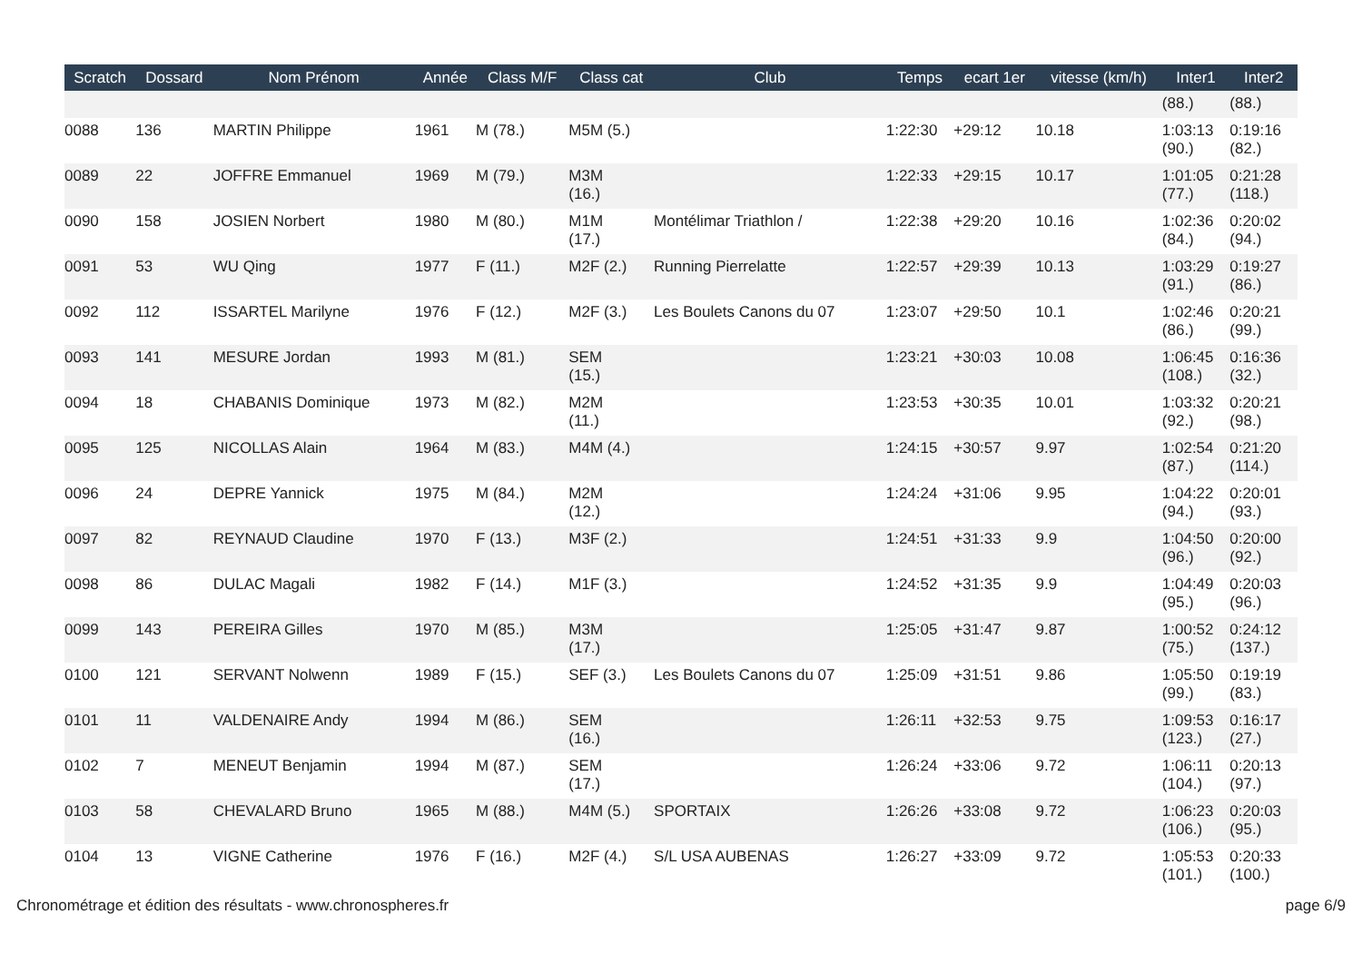| Scratch | Dossard | Nom Prénom | Année | Class M/F | Class cat | Club | Temps | ecart 1er | vitesse (km/h) | Inter1 | Inter2 |
| --- | --- | --- | --- | --- | --- | --- | --- | --- | --- | --- | --- |
| | | | | | | | | | | (88.) | (88.) |
| 0088 | 136 | MARTIN Philippe | 1961 | M (78.) | M5M (5.) | | 1:22:30 | +29:12 | 10.18 | 1:03:13 (90.) | 0:19:16 (82.) |
| 0089 | 22 | JOFFRE Emmanuel | 1969 | M (79.) | M3M (16.) | | 1:22:33 | +29:15 | 10.17 | 1:01:05 (77.) | 0:21:28 (118.) |
| 0090 | 158 | JOSIEN Norbert | 1980 | M (80.) | M1M (17.) | Montélimar Triathlon / | 1:22:38 | +29:20 | 10.16 | 1:02:36 (84.) | 0:20:02 (94.) |
| 0091 | 53 | WU Qing | 1977 | F (11.) | M2F (2.) | Running Pierrelatte | 1:22:57 | +29:39 | 10.13 | 1:03:29 (91.) | 0:19:27 (86.) |
| 0092 | 112 | ISSARTEL Marilyne | 1976 | F (12.) | M2F (3.) | Les Boulets Canons du 07 | 1:23:07 | +29:50 | 10.1 | 1:02:46 (86.) | 0:20:21 (99.) |
| 0093 | 141 | MESURE Jordan | 1993 | M (81.) | SEM (15.) | | 1:23:21 | +30:03 | 10.08 | 1:06:45 (108.) | 0:16:36 (32.) |
| 0094 | 18 | CHABANIS Dominique | 1973 | M (82.) | M2M (11.) | | 1:23:53 | +30:35 | 10.01 | 1:03:32 (92.) | 0:20:21 (98.) |
| 0095 | 125 | NICOLLAS Alain | 1964 | M (83.) | M4M (4.) | | 1:24:15 | +30:57 | 9.97 | 1:02:54 (87.) | 0:21:20 (114.) |
| 0096 | 24 | DEPRE Yannick | 1975 | M (84.) | M2M (12.) | | 1:24:24 | +31:06 | 9.95 | 1:04:22 (94.) | 0:20:01 (93.) |
| 0097 | 82 | REYNAUD Claudine | 1970 | F (13.) | M3F (2.) | | 1:24:51 | +31:33 | 9.9 | 1:04:50 (96.) | 0:20:00 (92.) |
| 0098 | 86 | DULAC Magali | 1982 | F (14.) | M1F (3.) | | 1:24:52 | +31:35 | 9.9 | 1:04:49 (95.) | 0:20:03 (96.) |
| 0099 | 143 | PEREIRA Gilles | 1970 | M (85.) | M3M (17.) | | 1:25:05 | +31:47 | 9.87 | 1:00:52 (75.) | 0:24:12 (137.) |
| 0100 | 121 | SERVANT Nolwenn | 1989 | F (15.) | SEF (3.) | Les Boulets Canons du 07 | 1:25:09 | +31:51 | 9.86 | 1:05:50 (99.) | 0:19:19 (83.) |
| 0101 | 11 | VALDENAIRE Andy | 1994 | M (86.) | SEM (16.) | | 1:26:11 | +32:53 | 9.75 | 1:09:53 (123.) | 0:16:17 (27.) |
| 0102 | 7 | MENEUT Benjamin | 1994 | M (87.) | SEM (17.) | | 1:26:24 | +33:06 | 9.72 | 1:06:11 (104.) | 0:20:13 (97.) |
| 0103 | 58 | CHEVALARD Bruno | 1965 | M (88.) | M4M (5.) | SPORTAIX | 1:26:26 | +33:08 | 9.72 | 1:06:23 (106.) | 0:20:03 (95.) |
| 0104 | 13 | VIGNE Catherine | 1976 | F (16.) | M2F (4.) | S/L USA AUBENAS | 1:26:27 | +33:09 | 9.72 | 1:05:53 (101.) | 0:20:33 (100.) |
Chronométrage et édition des résultats - www.chronospheres.fr
page 6/9